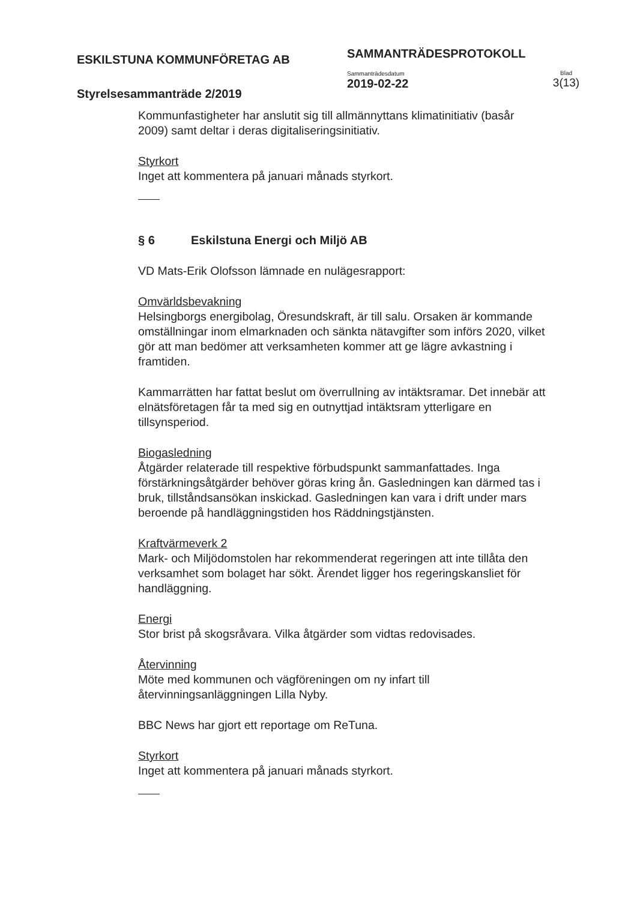ESKILSTUNA KOMMUNFÖRETAG AB
Styrelsesammanträde 2/2019
SAMMANTRÄDESPROTOKOLL
Sammanträdesdatum
2019-02-22
Blad
3(13)
Kommunfastigheter har anslutit sig till allmännyttans klimatinitiativ (basår 2009) samt deltar i deras digitaliseringsinitiativ.
Styrkort
Inget att kommentera på januari månads styrkort.
§ 6 Eskilstuna Energi och Miljö AB
VD Mats-Erik Olofsson lämnade en nulägesrapport:
Omvärldsbevakning
Helsingborgs energibolag, Öresundskraft, är till salu. Orsaken är kommande omställningar inom elmarknaden och sänkta nätavgifter som införs 2020, vilket gör att man bedömer att verksamheten kommer att ge lägre avkastning i framtiden.
Kammarrätten har fattat beslut om överrullning av intäktsramar. Det innebär att elnätsföretagen får ta med sig en outnyttjad intäktsram ytterligare en tillsynsperiod.
Biogasledning
Åtgärder relaterade till respektive förbudspunkt sammanfattades. Inga förstärkningsåtgärder behöver göras kring ån. Gasledningen kan därmed tas i bruk, tillståndsansökan inskickad. Gasledningen kan vara i drift under mars beroende på handläggningstiden hos Räddningstjänsten.
Kraftvärmeverk 2
Mark- och Miljödomstolen har rekommenderat regeringen att inte tillåta den verksamhet som bolaget har sökt. Ärendet ligger hos regeringskansliet för handläggning.
Energi
Stor brist på skogsråvara. Vilka åtgärder som vidtas redovisades.
Återvinning
Möte med kommunen och vägföreningen om ny infart till återvinningsanläggningen Lilla Nyby.
BBC News har gjort ett reportage om ReTuna.
Styrkort
Inget att kommentera på januari månads styrkort.